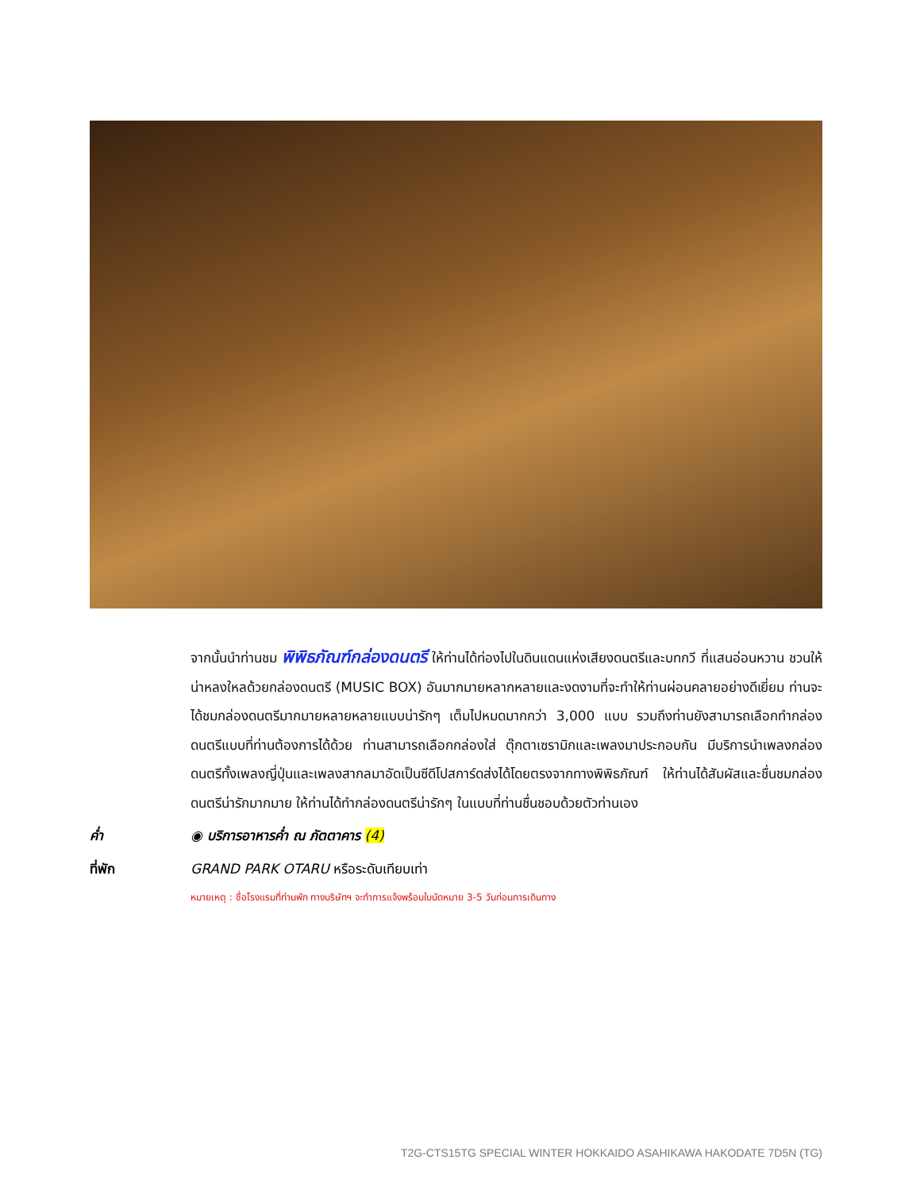จากนั้นนำท่านชม พิพิธภัณฑ์กล่องดนตรี ให้ท่านได้ท่องไปในดินแดนแห่งเสียงดนตรีและบทกวี ที่แสนอ่อนหวาน ชวนให้น่าหลงใหลด้วยกล่องดนตรี (MUSIC BOX) อันมากมายหลากหลายและงดงามที่จะทำให้ท่านผ่อนคลายอย่างดีเยี่ยม ท่านจะได้ชมกล่องดนตรีมากมายหลายหลายแบบน่ารักๆ เต็มไปหมดมากกว่า 3,000 แบบ รวมถึงท่านยังสามารถเลือกทำกล่องดนตรีแบบที่ท่านต้องการได้ด้วย ท่านสามารถเลือกกล่องใส่ ตุ๊กตาเซรามิกและเพลงมาประกอบกัน มีบริการนำเพลงกล่องดนตรีทั้งเพลงญี่ปุ่นและเพลงสากลมาอัดเป็นซีดีโปสการ์ดส่งได้โดยตรงจากทางพิพิธภัณฑ์ ให้ท่านได้สัมผัสและชื่นชมกล่องดนตรีน่ารักมากมาย ให้ท่านได้ทำกล่องดนตรีน่ารักๆ ในแบบที่ท่านชื่นชอบด้วยตัวท่านเอง
ค่ำ ◉ บริการอาหารค่ำ ณ ภัตตาคาร (4)
ที่พัก GRAND PARK OTARU หรือระดับเทียบเท่า
หมายเหตุ : ชื่อโรงแรมที่ท่านพัก ทางบริษัทฯ จะทำการแจ้งพร้อมใบนัดหมาย 3-5 วันก่อนการเดินทาง
T2G-CTS15TG SPECIAL WINTER HOKKAIDO ASAHIKAWA HAKODATE 7D5N (TG)